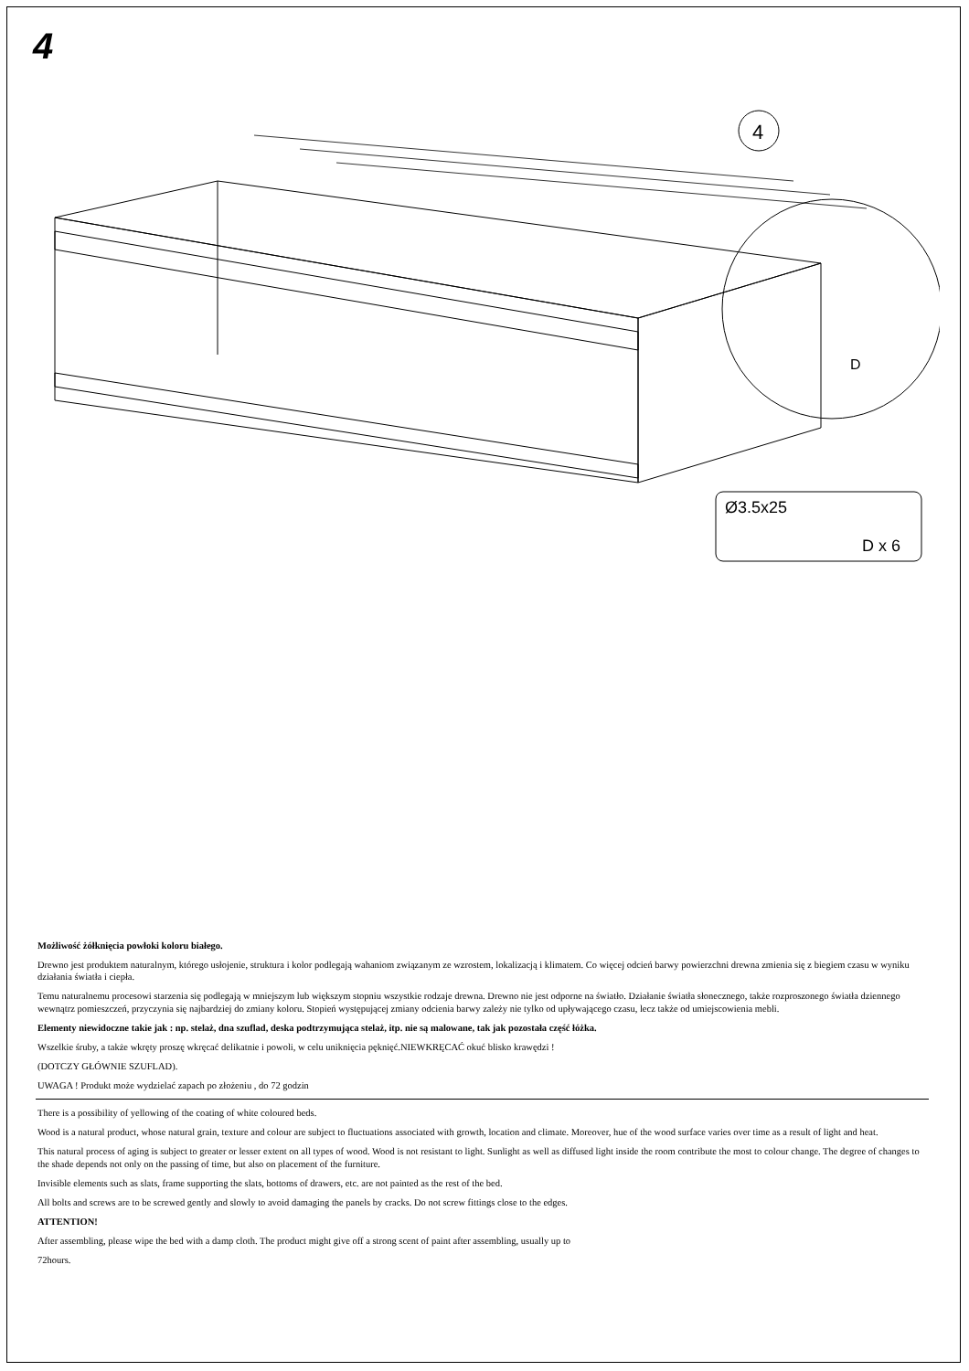4
4
D
Ø3.5x25
D x 6
Możliwość żółknięcia powłoki koloru białego.
Drewno jest produktem naturalnym, którego usłojenie, struktura i kolor podlegają wahaniom związanym ze wzrostem, lokalizacją i klimatem. Co więcej odcień barwy powierzchni drewna zmienia się z biegiem czasu w wyniku działania światła i ciepła.
Temu naturalnemu procesowi starzenia się podlegają w mniejszym lub większym stopniu wszystkie rodzaje drewna. Drewno nie jest odporne na światło. Działanie światła słonecznego, także rozproszonego światła dziennego wewnątrz pomieszczeń, przyczynia się najbardziej do zmiany koloru. Stopień występującej zmiany odcienia barwy zależy nie tylko od upływającego czasu, lecz także od umiejscowienia mebli.
Elementy niewidoczne takie jak : np. stelaż, dna szuflad, deska podtrzymująca stelaż, itp. nie są malowane, tak jak pozostała część łóżka.
Wszelkie śruby, a także wkręty proszę wkręcać delikatnie i powoli, w celu uniknięcia pęknięć.NIEWKRĘCAĆ okuć blisko krawędzi !
(DOTCZY GŁÓWNIE SZUFLAD).
UWAGA ! Produkt może wydzielać zapach po złożeniu , do 72 godzin
There is a possibility of yellowing of the coating of white coloured beds.
Wood is a natural product, whose natural grain, texture and colour are subject to fluctuations associated with growth, location and climate. Moreover, hue of the wood surface varies over time as a result of light and heat.
This natural process of aging is subject to greater or lesser extent on all types of wood. Wood is not resistant to light. Sunlight as well as diffused light inside the room contribute the most to colour change. The degree of changes to the shade depends not only on the passing of time, but also on placement of the furniture.
Invisible elements such as slats, frame supporting the slats, bottoms of drawers, etc. are not painted as the rest of the bed.
All bolts and screws are to be screwed gently and slowly to avoid damaging the panels by cracks. Do not screw fittings close to the edges.
ATTENTION!
After assembling, please wipe the bed with a damp cloth. The product might give off a strong scent of paint after assembling, usually up to
72hours.